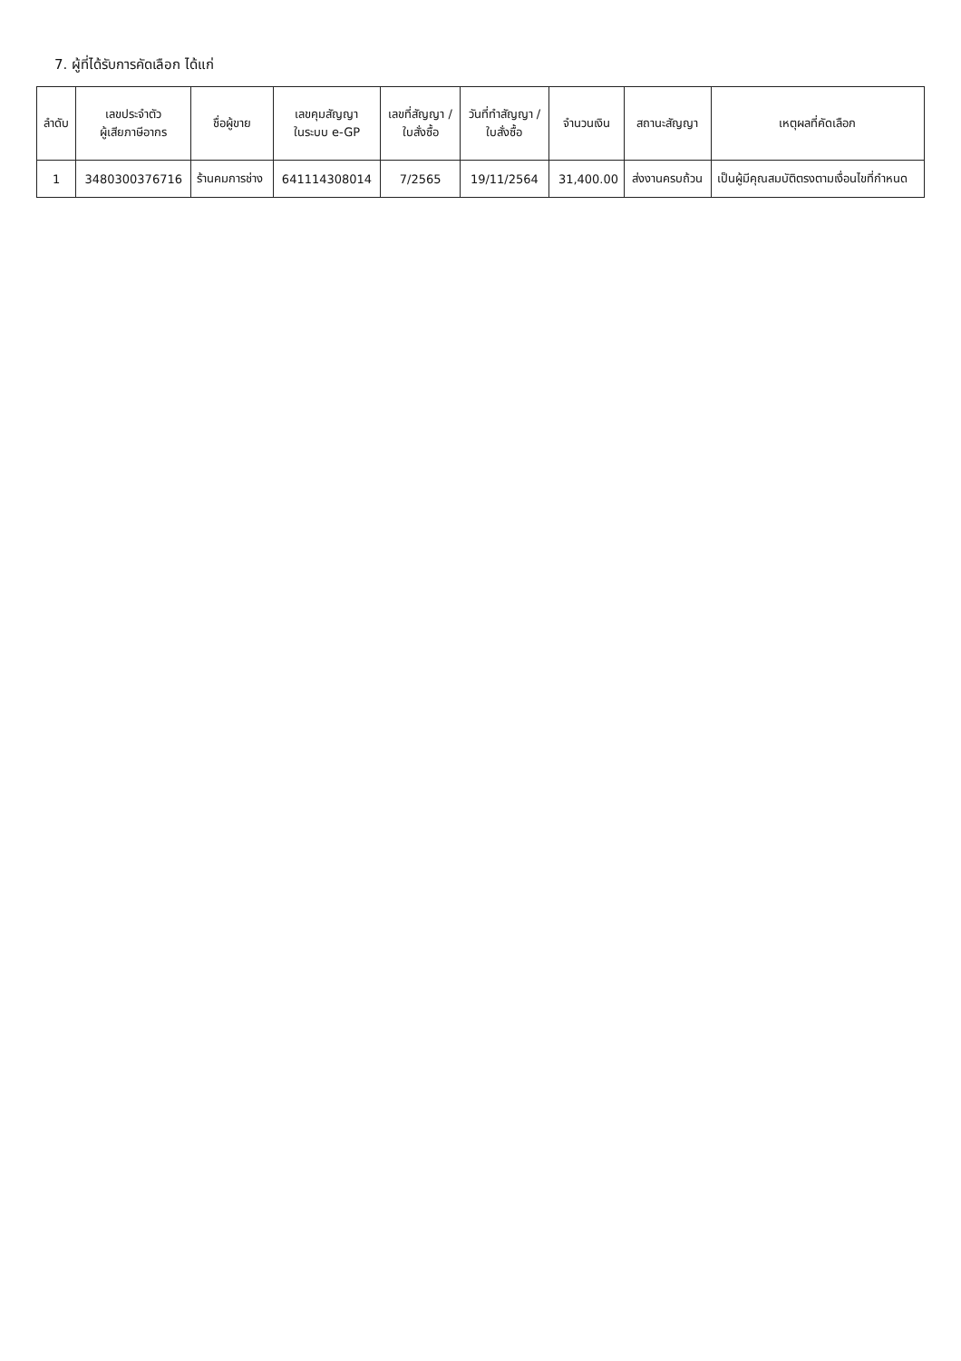7. ผู้ที่ได้รับการคัดเลือก ได้แก่
| ลำดับ | เลขประจำตัว ผู้เสียภาษีอากร | ชื่อผู้ขาย | เลขคุมสัญญา ในระบบ e-GP | เลขที่สัญญา / ใบสั่งซื้อ | วันที่ทำสัญญา / ใบสั่งซื้อ | จำนวนเงิน | สถานะสัญญา | เหตุผลที่คัดเลือก |
| --- | --- | --- | --- | --- | --- | --- | --- | --- |
| 1 | 3480300376716 | ร้านคมการช่าง | 641114308014 | 7/2565 | 19/11/2564 | 31,400.00 | ส่งงานครบถ้วน | เป็นผู้มีคุณสมบัติตรงตามเงื่อนไขที่กำหนด |